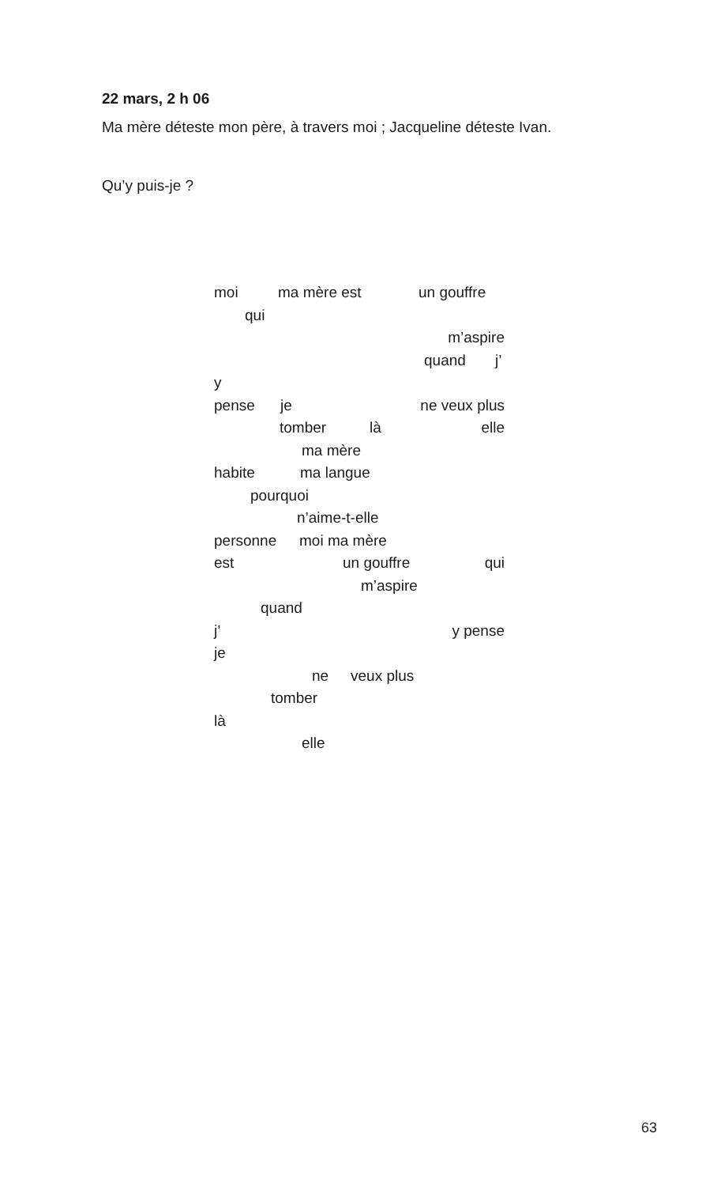22 mars, 2 h 06
Ma mère déteste mon père, à travers moi ; Jacqueline déteste Ivan.
Qu’y puis-je ?
moi ma mère est un gouffre
qui
m’aspire
quand j’
y
pense je ne veux plus
tomber là elle
ma mère
habite ma langue
pourquoi
n’aime-t-elle
personne moi ma mère
est un gouffre qui
m’aspire
quand
j’ y pense
je
ne veux plus
tomber
là
elle
63